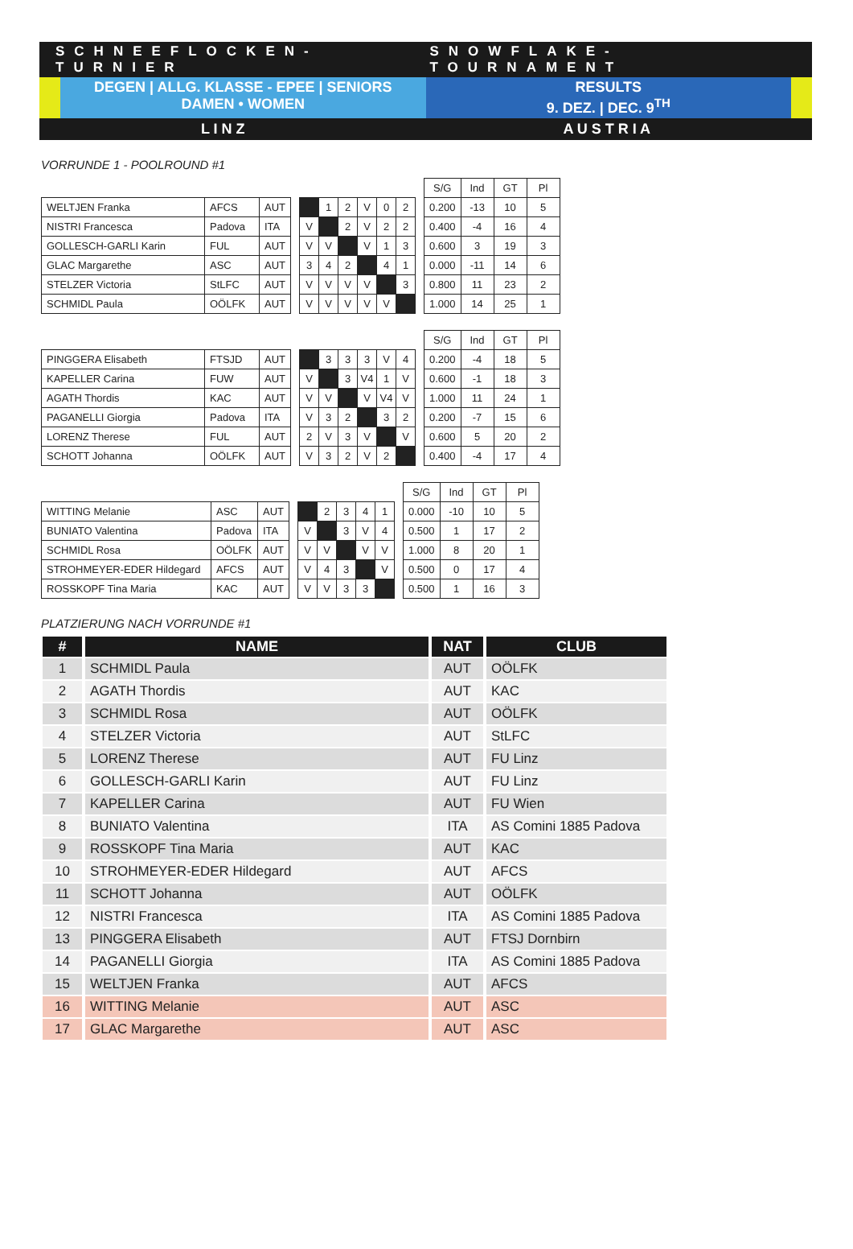SCHNEEFLOCKEN-TURNIER SNOWFLAKE-TOURNAMENT
DEGEN | ALLG. KLASSE - EPEE | SENIORS
DAMEN • WOMEN
RESULTS
9. DEZ. | DEC. 9<sup>TH</sup>
L I N Z A U S T R I A
VORRUNDE 1 - POOLROUND #1
| WELTJEN Franka | AFCS | AUT |
| NISTRI Francesca | Padova | ITA |
| GOLLESCH-GARLI Karin | FUL | AUT |
| GLAC Margarethe | ASC | AUT |
| STELZER Victoria | StLFC | AUT |
| SCHMIDL Paula | OÖLFK | AUT |
| | 1 | 2 | V | 0 | 2 |
| V | | 2 | V | 2 | 2 |
| V | V | | V | 1 | 3 |
| 3 | 4 | 2 | | 4 | 1 |
| V | V | V | V | | 3 |
| V | V | V | V | V | |
| S/G | Ind | GT | Pl |
| 0.200 | -13 | 10 | 5 |
| 0.400 | -4 | 16 | 4 |
| 0.600 | 3 | 19 | 3 |
| 0.000 | -11 | 14 | 6 |
| 0.800 | 11 | 23 | 2 |
| 1.000 | 14 | 25 | 1 |
| PINGGERA Elisabeth | FTSJD | AUT |
| KAPELLER Carina | FUW | AUT |
| AGATH Thordis | KAC | AUT |
| PAGANELLI Giorgia | Padova | ITA |
| LORENZ Therese | FUL | AUT |
| SCHOTT Johanna | OÖLFK | AUT |
| | 3 | 3 | 3 | V | 4 |
| V | | 3 | V4 | 1 | V |
| V | V | | V | V4 | V |
| V | 3 | 2 | | 3 | 2 |
| 2 | V | 3 | V | | V |
| V | 3 | 2 | V | 2 | |
| S/G | Ind | GT | Pl |
| 0.200 | -4 | 18 | 5 |
| 0.600 | -1 | 18 | 3 |
| 1.000 | 11 | 24 | 1 |
| 0.200 | -7 | 15 | 6 |
| 0.600 | 5 | 20 | 2 |
| 0.400 | -4 | 17 | 4 |
| WITTING Melanie | ASC | AUT |
| BUNIATO Valentina | Padova | ITA |
| SCHMIDL Rosa | OÖLFK | AUT |
| STROHMEYER-EDER Hildegard | AFCS | AUT |
| ROSSKOPF Tina Maria | KAC | AUT |
| | 2 | 3 | 4 | 1 |
| V | | 3 | V | 4 |
| V | V | | V | V |
| V | 4 | 3 | | V |
| V | V | 3 | 3 | |
| S/G | Ind | GT | Pl |
| 0.000 | -10 | 10 | 5 |
| 0.500 | 1 | 17 | 2 |
| 1.000 | 8 | 20 | 1 |
| 0.500 | 0 | 17 | 4 |
| 0.500 | 1 | 16 | 3 |
PLATZIERUNG NACH VORRUNDE #1
| # | NAME | NAT | CLUB |
| --- | --- | --- | --- |
| 1 | SCHMIDL Paula | AUT | OÖLFK |
| 2 | AGATH Thordis | AUT | KAC |
| 3 | SCHMIDL Rosa | AUT | OÖLFK |
| 4 | STELZER Victoria | AUT | StLFC |
| 5 | LORENZ Therese | AUT | FU Linz |
| 6 | GOLLESCH-GARLI Karin | AUT | FU Linz |
| 7 | KAPELLER Carina | AUT | FU Wien |
| 8 | BUNIATO Valentina | ITA | AS Comini 1885 Padova |
| 9 | ROSSKOPF Tina Maria | AUT | KAC |
| 10 | STROHMEYER-EDER Hildegard | AUT | AFCS |
| 11 | SCHOTT Johanna | AUT | OÖLFK |
| 12 | NISTRI Francesca | ITA | AS Comini 1885 Padova |
| 13 | PINGGERA Elisabeth | AUT | FTSJ Dornbirn |
| 14 | PAGANELLI Giorgia | ITA | AS Comini 1885 Padova |
| 15 | WELTJEN Franka | AUT | AFCS |
| 16 | WITTING Melanie | AUT | ASC |
| 17 | GLAC Margarethe | AUT | ASC |